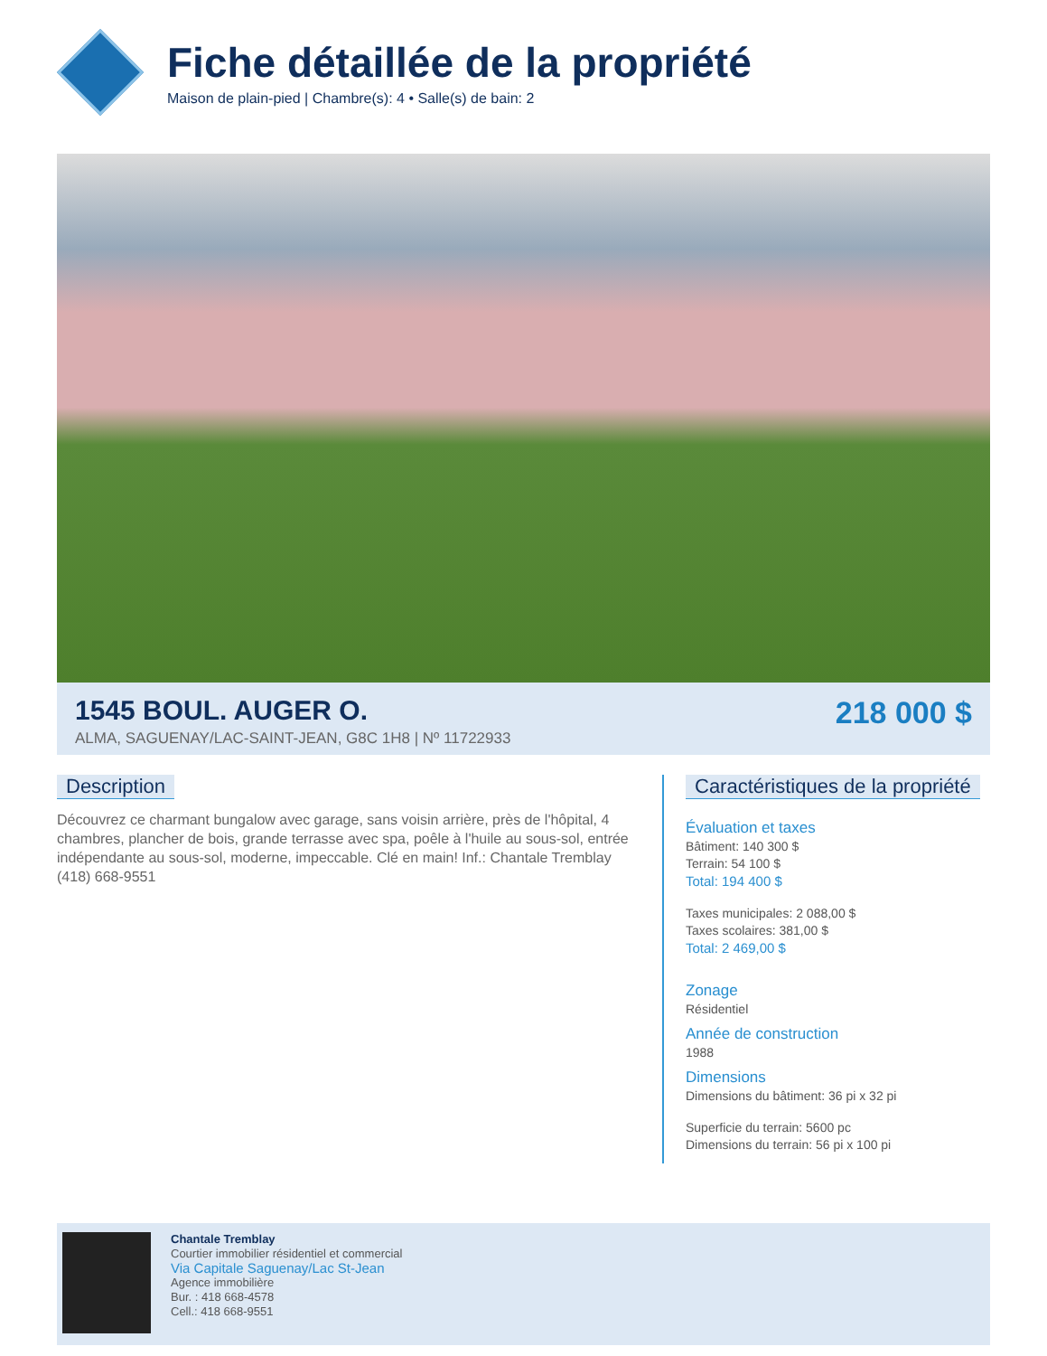Fiche détaillée de la propriété
Maison de plain-pied | Chambre(s): 4 • Salle(s) de bain: 2
1545 BOUL. AUGER O.
ALMA, SAGUENAY/LAC-SAINT-JEAN, G8C 1H8 | Nº 11722933
218 000 $
Description
Découvrez ce charmant bungalow avec garage, sans voisin arrière, près de l'hôpital, 4 chambres, plancher de bois, grande terrasse avec spa, poêle à l'huile au sous-sol, entrée indépendante au sous-sol, moderne, impeccable. Clé en main! Inf.: Chantale Tremblay (418) 668-9551
Caractéristiques de la propriété
Évaluation et taxes
Bâtiment: 140 300 $
Terrain: 54 100 $
Total: 194 400 $
Taxes municipales: 2 088,00 $
Taxes scolaires: 381,00 $
Total: 2 469,00 $
Zonage
Résidentiel
Année de construction
1988
Dimensions
Dimensions du bâtiment: 36 pi x 32 pi
Superficie du terrain: 5600 pc
Dimensions du terrain: 56 pi x 100 pi
Chantale Tremblay
Courtier immobilier résidentiel et commercial
Via Capitale Saguenay/Lac St-Jean
Agence immobilière
Bur. : 418 668-4578
Cell.: 418 668-9551